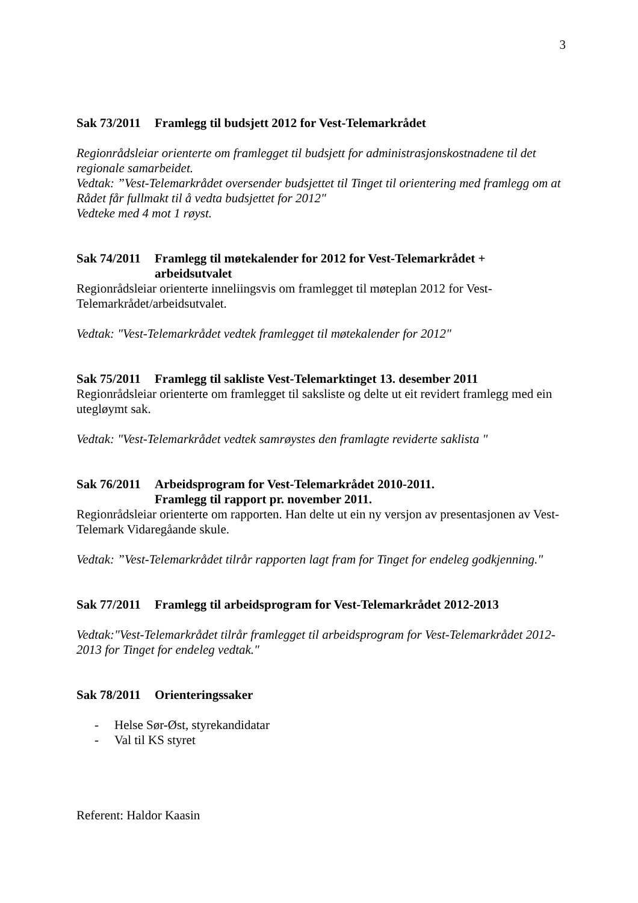3
Sak 73/2011 Framlegg til budsjett 2012 for Vest-Telemarkrådet
Regionrådsleiar orienterte om framlegget til budsjett for administrasjonskostnadene til det regionale samarbeidet.
Vedtak: ”Vest-Telemarkrådet oversender budsjettet til Tinget til orientering med framlegg om at Rådet får fullmakt til å vedta budsjettet for 2012"
Vedteke med 4 mot 1 røyst.
Sak 74/2011 Framlegg til møtekalender for 2012 for Vest-Telemarkrådet + arbeidsutvalet
Regionrådsleiar orienterte inneliingsvis om framlegget til møteplan 2012 for Vest-Telemarkrådet/arbeidsutvalet.
Vedtak: "Vest-Telemarkrådet vedtek framlegget til møtekalender for 2012"
Sak 75/2011 Framlegg til sakliste Vest-Telemarktinget 13. desember 2011
Regionrådsleiar orienterte om framlegget til saksliste og delte ut eit revidert framlegg med ein utegløymt sak.
Vedtak: "Vest-Telemarkrådet vedtek samrøystes den framlagte reviderte saklista "
Sak 76/2011 Arbeidsprogram for Vest-Telemarkrådet 2010-2011.
Framlegg til rapport pr. november 2011.
Regionrådsleiar orienterte om rapporten. Han delte ut ein ny versjon av presentasjonen av Vest-Telemark Vidaregåande skule.
Vedtak: ”Vest-Telemarkrådet tilrår rapporten lagt fram for Tinget for endeleg godkjenning."
Sak 77/2011 Framlegg til arbeidsprogram for Vest-Telemarkrådet 2012-2013
Vedtak:"Vest-Telemarkrådet tilrår framlegget til arbeidsprogram for Vest-Telemarkrådet 2012-2013 for Tinget for endeleg vedtak."
Sak 78/2011 Orienteringssaker
- Helse Sør-Øst, styrekandidatar
- Val til KS styret
Referent: Haldor Kaasin